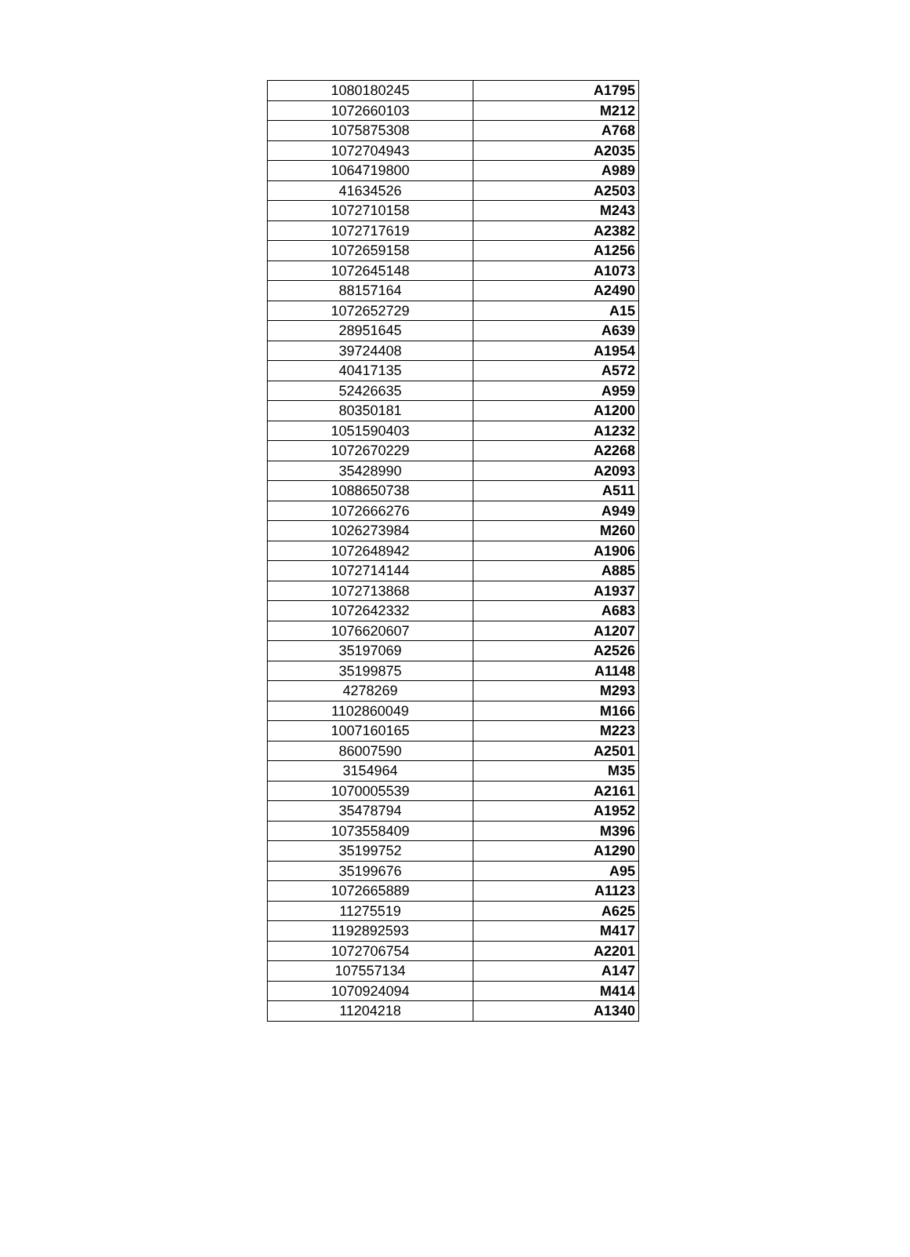| 1080180245 | A1795 |
| 1072660103 | M212 |
| 1075875308 | A768 |
| 1072704943 | A2035 |
| 1064719800 | A989 |
| 41634526 | A2503 |
| 1072710158 | M243 |
| 1072717619 | A2382 |
| 1072659158 | A1256 |
| 1072645148 | A1073 |
| 88157164 | A2490 |
| 1072652729 | A15 |
| 28951645 | A639 |
| 39724408 | A1954 |
| 40417135 | A572 |
| 52426635 | A959 |
| 80350181 | A1200 |
| 1051590403 | A1232 |
| 1072670229 | A2268 |
| 35428990 | A2093 |
| 1088650738 | A511 |
| 1072666276 | A949 |
| 1026273984 | M260 |
| 1072648942 | A1906 |
| 1072714144 | A885 |
| 1072713868 | A1937 |
| 1072642332 | A683 |
| 1076620607 | A1207 |
| 35197069 | A2526 |
| 35199875 | A1148 |
| 4278269 | M293 |
| 1102860049 | M166 |
| 1007160165 | M223 |
| 86007590 | A2501 |
| 3154964 | M35 |
| 1070005539 | A2161 |
| 35478794 | A1952 |
| 1073558409 | M396 |
| 35199752 | A1290 |
| 35199676 | A95 |
| 1072665889 | A1123 |
| 11275519 | A625 |
| 1192892593 | M417 |
| 1072706754 | A2201 |
| 107557134 | A147 |
| 1070924094 | M414 |
| 11204218 | A1340 |